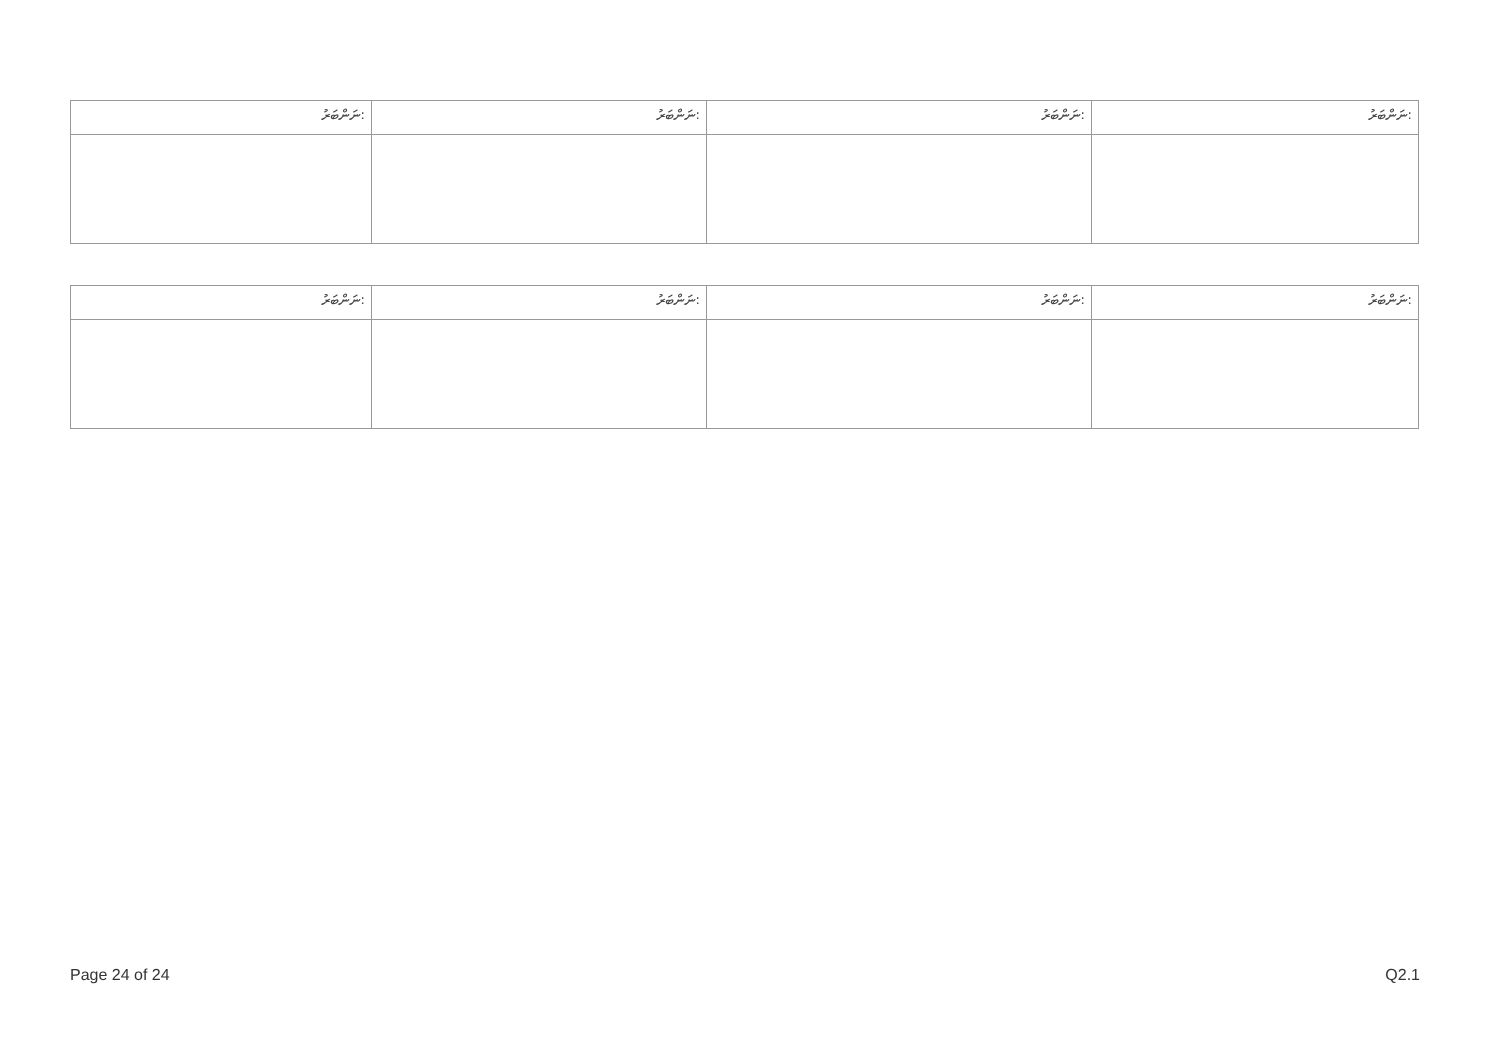| ނަންބަރު: | ނަންބަރު: | ނަންބަރު: | ނަންބަރު: |
| ނަންބަރު: | ނަންބަރު: | ނަންބަރު: | ނަންބަރު: |
Page 24 of 24 Q2.1